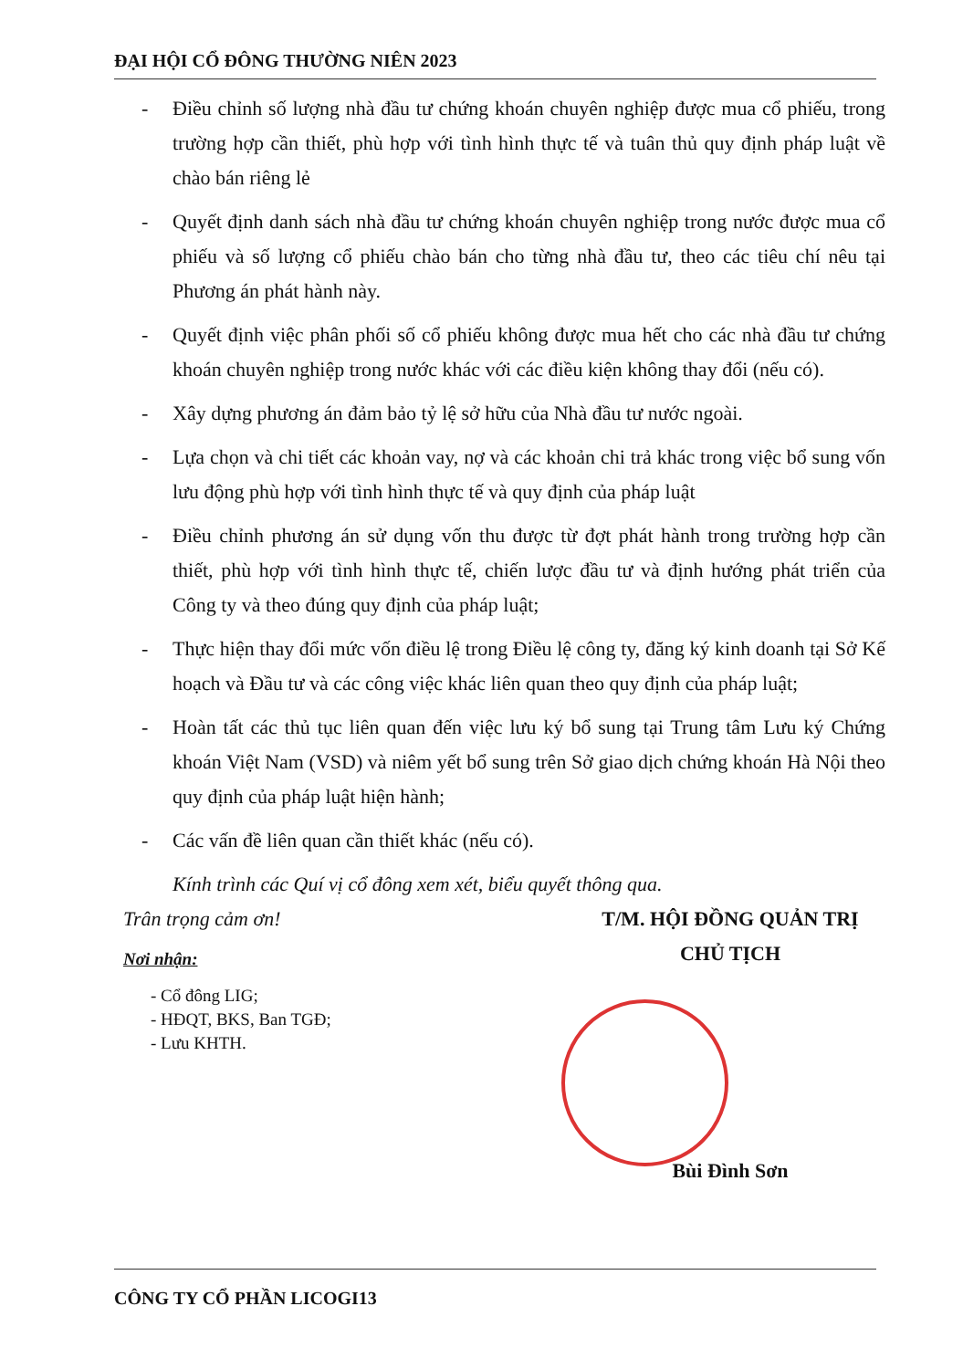ĐẠI HỘI CỔ ĐÔNG THƯỜNG NIÊN 2023
- Điều chỉnh số lượng nhà đầu tư chứng khoán chuyên nghiệp được mua cổ phiếu, trong trường hợp cần thiết, phù hợp với tình hình thực tế và tuân thủ quy định pháp luật về chào bán riêng lẻ
- Quyết định danh sách nhà đầu tư chứng khoán chuyên nghiệp trong nước được mua cổ phiếu và số lượng cổ phiếu chào bán cho từng nhà đầu tư, theo các tiêu chí nêu tại Phương án phát hành này.
- Quyết định việc phân phối số cổ phiếu không được mua hết cho các nhà đầu tư chứng khoán chuyên nghiệp trong nước khác với các điều kiện không thay đổi (nếu có).
- Xây dựng phương án đảm bảo tỷ lệ sở hữu của Nhà đầu tư nước ngoài.
- Lựa chọn và chi tiết các khoản vay, nợ và các khoản chi trả khác trong việc bổ sung vốn lưu động phù hợp với tình hình thực tế và quy định của pháp luật
- Điều chỉnh phương án sử dụng vốn thu được từ đợt phát hành trong trường hợp cần thiết, phù hợp với tình hình thực tế, chiến lược đầu tư và định hướng phát triển của Công ty và theo đúng quy định của pháp luật;
- Thực hiện thay đổi mức vốn điều lệ trong Điều lệ công ty, đăng ký kinh doanh tại Sở Kế hoạch và Đầu tư và các công việc khác liên quan theo quy định của pháp luật;
- Hoàn tất các thủ tục liên quan đến việc lưu ký bổ sung tại Trung tâm Lưu ký Chứng khoán Việt Nam (VSD) và niêm yết bổ sung trên Sở giao dịch chứng khoán Hà Nội theo quy định của pháp luật hiện hành;
- Các vấn đề liên quan cần thiết khác (nếu có).
Kính trình các Quí vị cổ đông xem xét, biểu quyết thông qua.
Trân trọng cảm ơn!
Nơi nhận:
- Cổ đông LIG;
- HĐQT, BKS, Ban TGĐ;
- Lưu KHTH.
T/M. HỘI ĐỒNG QUẢN TRỊ
CHỦ TỊCH
Bùi Đình Sơn
CÔNG TY CỔ PHẦN LICOGI13